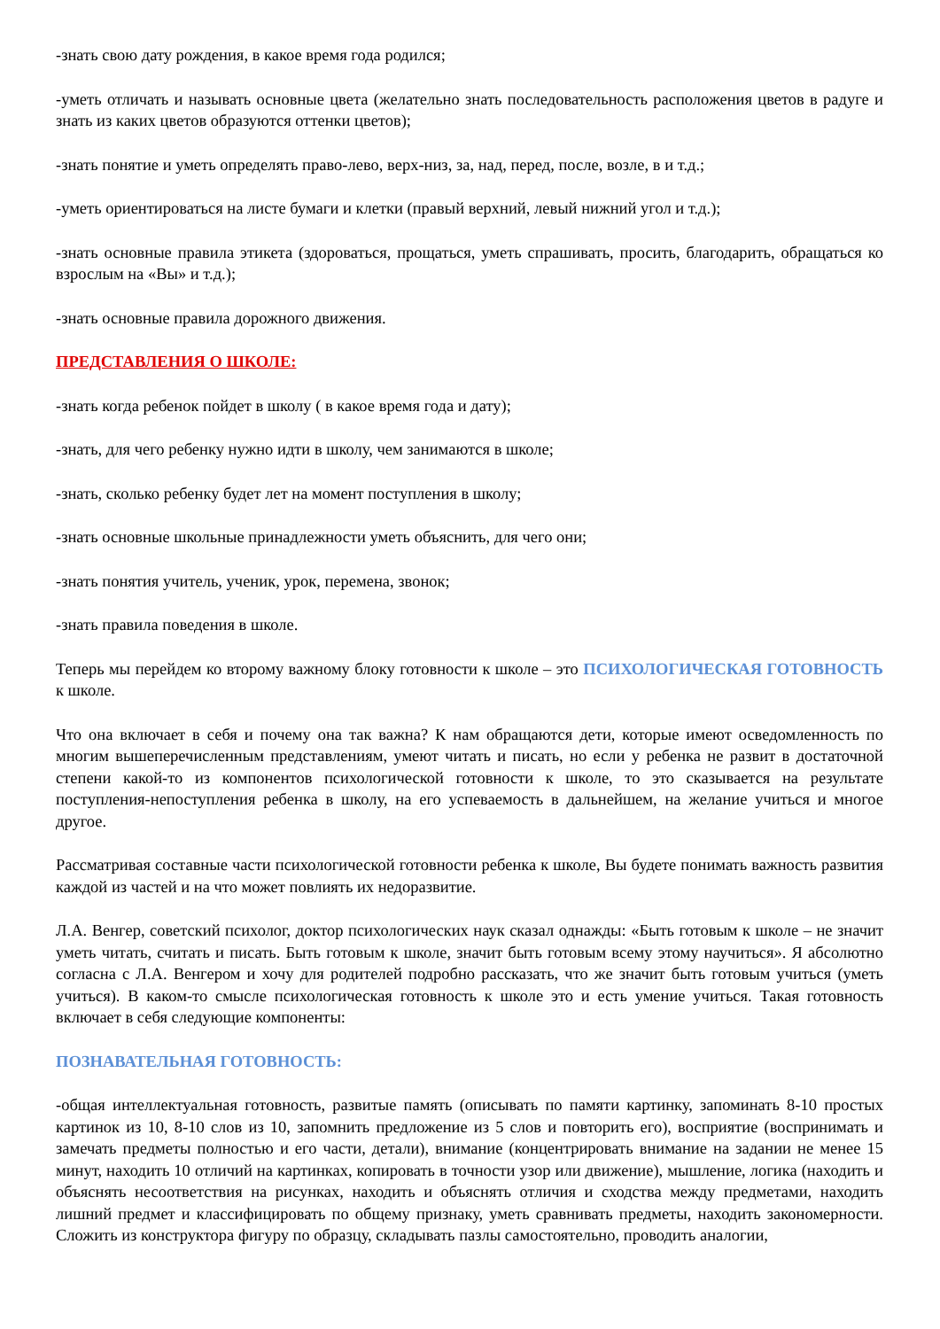-знать свою дату рождения, в какое время года родился;
-уметь отличать и называть основные цвета (желательно знать последовательность расположения цветов в радуге и знать из каких цветов образуются оттенки цветов);
-знать понятие и уметь определять право-лево, верх-низ, за, над, перед, после, возле, в и т.д.;
-уметь ориентироваться на листе бумаги и клетки (правый верхний, левый нижний угол и т.д.);
-знать основные правила этикета (здороваться, прощаться, уметь спрашивать, просить, благодарить, обращаться ко взрослым на «Вы» и т.д.);
-знать основные правила дорожного движения.
ПРЕДСТАВЛЕНИЯ О ШКОЛЕ:
-знать когда ребенок пойдет в школу ( в какое время года и дату);
-знать, для чего ребенку нужно идти в школу, чем занимаются в школе;
-знать, сколько ребенку будет лет на момент поступления в школу;
-знать основные школьные принадлежности уметь объяснить, для чего они;
-знать понятия учитель, ученик, урок, перемена, звонок;
-знать правила поведения в школе.
Теперь мы перейдем ко второму важному блоку готовности к школе – это ПСИХОЛОГИЧЕСКАЯ ГОТОВНОСТЬ к школе.
Что она включает в себя и почему она так важна? К нам обращаются дети, которые имеют осведомленность по многим вышеперечисленным представлениям, умеют читать и писать, но если у ребенка не развит в достаточной степени какой-то из компонентов психологической готовности к школе, то это сказывается на результате поступления-непоступления ребенка в школу, на его успеваемость в дальнейшем, на желание учиться и многое другое.
Рассматривая составные части психологической готовности ребенка к школе, Вы будете понимать важность развития каждой из частей и на что может повлиять их недоразвитие.
Л.А. Венгер, советский психолог, доктор психологических наук сказал однажды: «Быть готовым к школе – не значит уметь читать, считать и писать. Быть готовым к школе, значит быть готовым всему этому научиться». Я абсолютно согласна с Л.А. Венгером и хочу для родителей подробно рассказать, что же значит быть готовым учиться (уметь учиться). В каком-то смысле психологическая готовность к школе это и есть умение учиться. Такая готовность включает в себя следующие компоненты:
ПОЗНАВАТЕЛЬНАЯ ГОТОВНОСТЬ:
-общая интеллектуальная готовность, развитые память (описывать по памяти картинку, запоминать 8-10 простых картинок из 10, 8-10 слов из 10, запомнить предложение из 5 слов и повторить его), восприятие (воспринимать и замечать предметы полностью и его части, детали), внимание (концентрировать внимание на задании не менее 15 минут, находить 10 отличий на картинках, копировать в точности узор или движение), мышление, логика (находить и объяснять несоответствия на рисунках, находить и объяснять отличия и сходства между предметами, находить лишний предмет и классифицировать по общему признаку, уметь сравнивать предметы, находить закономерности. Сложить из конструктора фигуру по образцу, складывать пазлы самостоятельно, проводить аналогии,